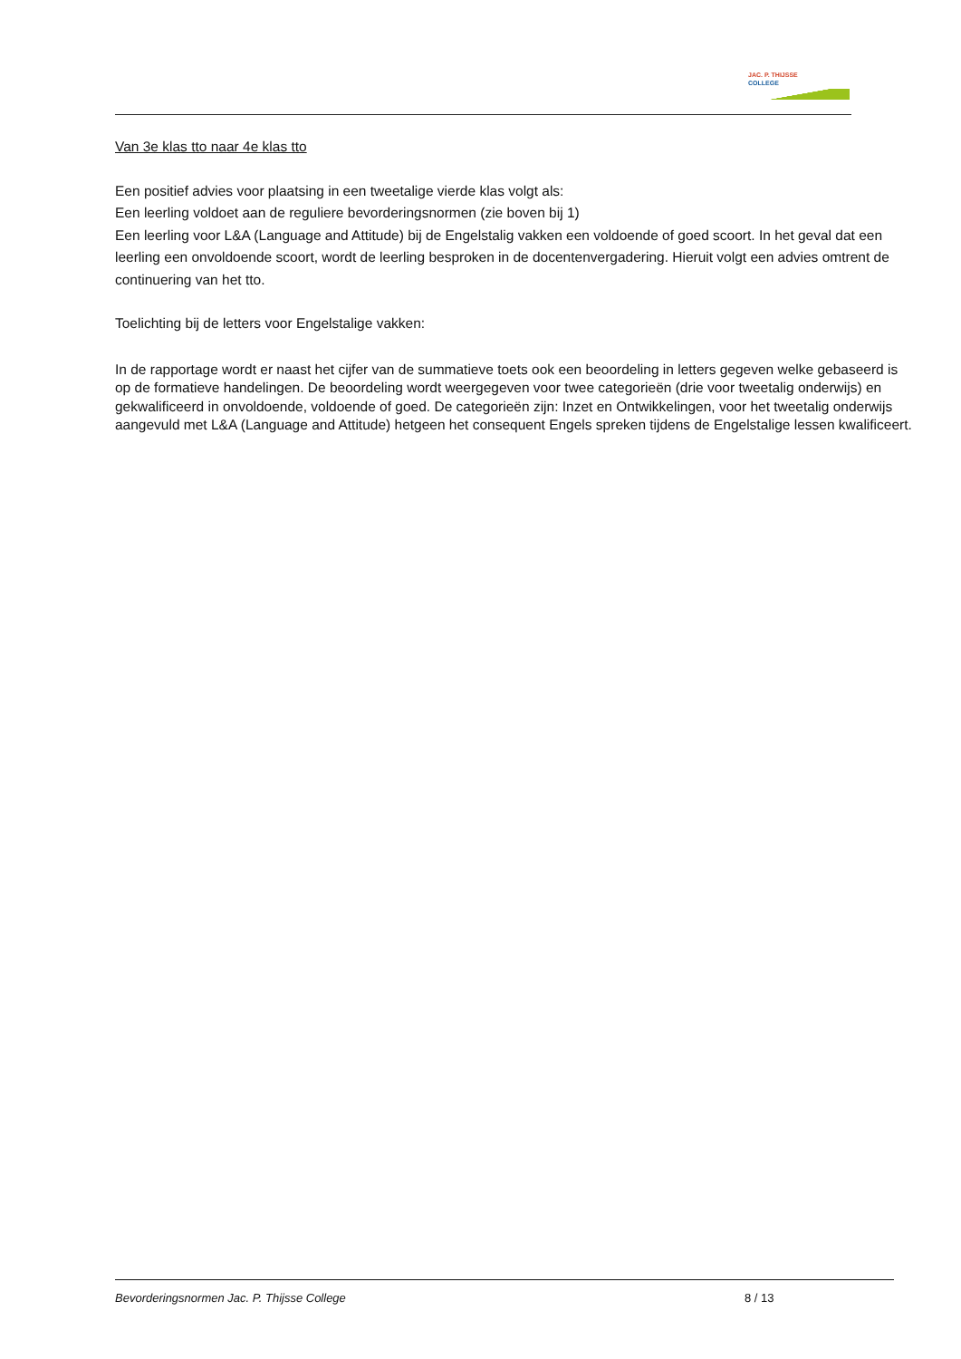JAC. P. THIJSSE
COLLEGE
Van 3e klas tto naar 4e klas tto
Een positief advies voor plaatsing in een tweetalige vierde klas volgt als:
Een leerling voldoet aan de reguliere bevorderingsnormen (zie boven bij 1)
Een leerling voor L&A (Language and Attitude) bij de Engelstalig vakken een voldoende of goed scoort. In het geval dat een leerling een onvoldoende scoort, wordt de leerling besproken in de docentenvergadering. Hieruit volgt een advies omtrent de continuering van het tto.
Toelichting bij de letters voor Engelstalige vakken:
In de rapportage wordt er naast het cijfer van de summatieve toets ook een beoordeling in letters gegeven welke gebaseerd is op de formatieve handelingen. De beoordeling wordt weergegeven voor twee categorieën (drie voor tweetalig onderwijs) en gekwalificeerd in onvoldoende, voldoende of goed. De categorieën zijn: Inzet en Ontwikkelingen, voor het tweetalig onderwijs aangevuld met L&A (Language and Attitude) hetgeen het consequent Engels spreken tijdens de Engelstalige lessen kwalificeert.
Bevorderingsnormen Jac. P. Thijsse College 8 / 13